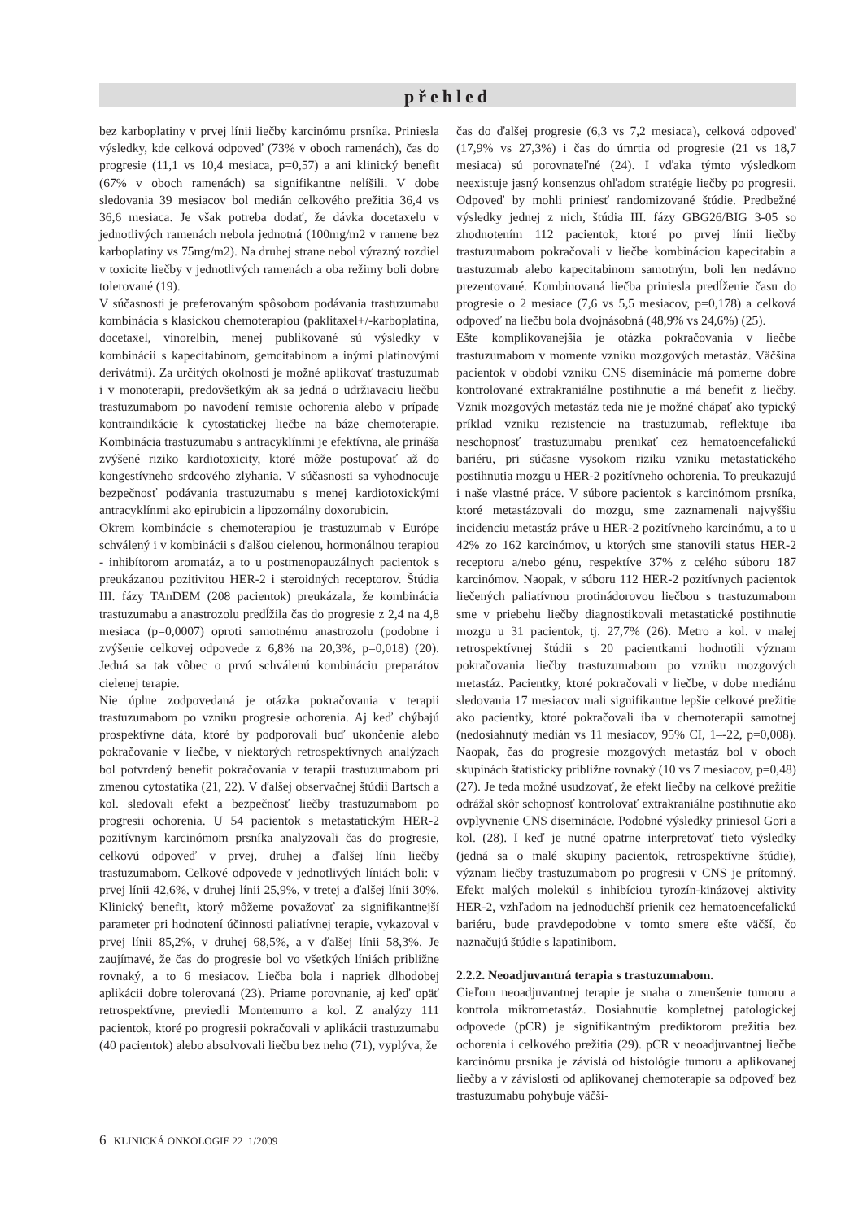přehled
bez karboplatiny v prvej línii liečby karcinómu prsníka. Priniesla výsledky, kde celková odpoveď (73% v oboch ramenách), čas do progresie (11,1 vs 10,4 mesiaca, p=0,57) a ani klinický benefit (67% v oboch ramenách) sa signifikantne nelíšili. V dobe sledovania 39 mesiacov bol medián celkového prežitia 36,4 vs 36,6 mesiaca. Je však potreba dodať, že dávka docetaxelu v jednotlivých ramenách nebola jednotná (100mg/m2 v ramene bez karboplatiny vs 75mg/m2). Na druhej strane nebol výrazný rozdiel v toxicite liečby v jednotlivých ramenách a oba režimy boli dobre tolerované (19).
V súčasnosti je preferovaným spôsobom podávania trastuzumabu kombinácia s klasickou chemoterapiou (paklitaxel+/-karboplatina, docetaxel, vinorelbin, menej publikované sú výsledky v kombinácii s kapecitabinom, gemcitabinom a inými platinovými derivátmi). Za určitých okolností je možné aplikovať trastuzumab i v monoterapii, predovšetkým ak sa jedná o udržiavaciu liečbu trastuzumabom po navodení remisie ochorenia alebo v prípade kontraindikácie k cytostatickej liečbe na báze chemoterapie. Kombinácia trastuzumabu s antracyklínmi je efektívna, ale prináša zvýšené riziko kardiotoxicity, ktoré môže postupovať až do kongestívneho srdcového zlyhania. V súčasnosti sa vyhodnocuje bezpečnosť podávania trastuzumabu s menej kardiotoxickými antracyklínmi ako epirubicin a lipozomálny doxorubicin.
Okrem kombinácie s chemoterapiou je trastuzumab v Európe schválený i v kombinácii s ďalšou cielenou, hormonálnou terapiou - inhibítorom aromatáz, a to u postmenopauzálnych pacientok s preukázanou pozitivitou HER-2 i steroidných receptorov. Štúdia III. fázy TAnDEM (208 pacientok) preukázala, že kombinácia trastuzumabu a anastrozolu predĺžila čas do progresie z 2,4 na 4,8 mesiaca (p=0,0007) oproti samotnému anastrozolu (podobne i zvýšenie celkovej odpovede z 6,8% na 20,3%, p=0,018) (20). Jedná sa tak vôbec o prvú schválenú kombináciu preparátov cielenej terapie.
Nie úplne zodpovedaná je otázka pokračovania v terapii trastuzumabom po vzniku progresie ochorenia. Aj keď chýbajú prospektívne dáta, ktoré by podporovali buď ukončenie alebo pokračovanie v liečbe, v niektorých retrospektívnych analýzach bol potvrdený benefit pokračovania v terapii trastuzumabom pri zmenou cytostatika (21, 22). V ďalšej observačnej štúdii Bartsch a kol. sledovali efekt a bezpečnosť liečby trastuzumabom po progresii ochorenia. U 54 pacientok s metastatickým HER-2 pozitívnym karcinómom prsníka analyzovali čas do progresie, celkovú odpoveď v prvej, druhej a ďalšej línii liečby trastuzumabom. Celkové odpovede v jednotlivých líniách boli: v prvej línii 42,6%, v druhej línii 25,9%, v tretej a ďalšej línii 30%. Klinický benefit, ktorý môžeme považovať za signifikantnejší parameter pri hodnotení účinnosti paliatívnej terapie, vykazoval v prvej línii 85,2%, v druhej 68,5%, a v ďalšej línii 58,3%. Je zaujímavé, že čas do progresie bol vo všetkých líniách približne rovnaký, a to 6 mesiacov. Liečba bola i napriek dlhodobej aplikácii dobre tolerovaná (23). Priame porovnanie, aj keď opäť retrospektívne, previedli Montemurro a kol. Z analýzy 111 pacientok, ktoré po progresii pokračovali v aplikácii trastuzumabu (40 pacientok) alebo absolvovali liečbu bez neho (71), vyplýva, že
čas do ďalšej progresie (6,3 vs 7,2 mesiaca), celková odpoveď (17,9% vs 27,3%) i čas do úmrtia od progresie (21 vs 18,7 mesiaca) sú porovnateľné (24). I vďaka týmto výsledkom neexistuje jasný konsenzus ohľadom stratégie liečby po progresii. Odpoveď by mohli priniesť randomizované štúdie. Predbežné výsledky jednej z nich, štúdia III. fázy GBG26/BIG 3-05 so zhodnotením 112 pacientok, ktoré po prvej línii liečby trastuzumabom pokračovali v liečbe kombináciou kapecitabin a trastuzumab alebo kapecitabinom samotným, boli len nedávno prezentované. Kombinovaná liečba priniesla predĺženie času do progresie o 2 mesiace (7,6 vs 5,5 mesiacov, p=0,178) a celková odpoveď na liečbu bola dvojnásobná (48,9% vs 24,6%) (25).
Ešte komplikovanejšia je otázka pokračovania v liečbe trastuzumabom v momente vzniku mozgových metastáz. Väčšina pacientok v období vzniku CNS diseminácie má pomerne dobre kontrolované extrakraniálne postihnutie a má benefit z liečby. Vznik mozgových metastáz teda nie je možné chápať ako typický príklad vzniku rezistencie na trastuzumab, reflektuje iba neschopnosť trastuzumabu prenikať cez hematoencefalickú bariéru, pri súčasne vysokom riziku vzniku metastatického postihnutia mozgu u HER-2 pozitívneho ochorenia. To preukazujú i naše vlastné práce. V súbore pacientok s karcinómom prsníka, ktoré metastázovali do mozgu, sme zaznamenali najvyššiu incidenciu metastáz práve u HER-2 pozitívneho karcinómu, a to u 42% zo 162 karcinómov, u ktorých sme stanovili status HER-2 receptoru a/nebo génu, respektíve 37% z celého súboru 187 karcinómov. Naopak, v súboru 112 HER-2 pozitívnych pacientok liečených paliatívnou protinádorovou liečbou s trastuzumabom sme v priebehu liečby diagnostikovali metastatické postihnutie mozgu u 31 pacientok, tj. 27,7% (26). Metro a kol. v malej retrospektívnej štúdii s 20 pacientkami hodnotili význam pokračovania liečby trastuzumabom po vzniku mozgových metastáz. Pacientky, ktoré pokračovali v liečbe, v dobe mediánu sledovania 17 mesiacov mali signifikantne lepšie celkové prežitie ako pacientky, ktoré pokračovali iba v chemoterapii samotnej (nedosiahnutý medián vs 11 mesiacov, 95% CI, 1–-22, p=0,008). Naopak, čas do progresie mozgových metastáz bol v oboch skupinách štatisticky približne rovnaký (10 vs 7 mesiacov, p=0,48) (27). Je teda možné usudzovať, že efekt liečby na celkové prežitie odrážal skôr schopnosť kontrolovať extrakraniálne postihnutie ako ovplyvnenie CNS diseminácie. Podobné výsledky priniesol Gori a kol. (28). I keď je nutné opatrne interpretovať tieto výsledky (jedná sa o malé skupiny pacientok, retrospektívne štúdie), význam liečby trastuzumabom po progresii v CNS je prítomný. Efekt malých molekúl s inhibíciou tyrozín-kinázovej aktivity HER-2, vzhľadom na jednoduchší prienik cez hematoencefalickú bariéru, bude pravdepodobne v tomto smere ešte väčší, čo naznačujú štúdie s lapatinibom.
2.2.2. Neoadjuvantná terapia s trastuzumabom.
Cieľom neoadjuvantnej terapie je snaha o zmenšenie tumoru a kontrola mikrometastáz. Dosiahnutie kompletnej patologickej odpovede (pCR) je signifikantným prediktorom prežitia bez ochorenia i celkového prežitia (29). pCR v neoadjuvantnej liečbe karcinómu prsníka je závislá od histológie tumoru a aplikovanej liečby a v závislosti od aplikovanej chemoterapie sa odpoveď bez trastuzumabu pohybuje väčši-
6 KLINICKÁ ONKOLOGIE 22 1/2009